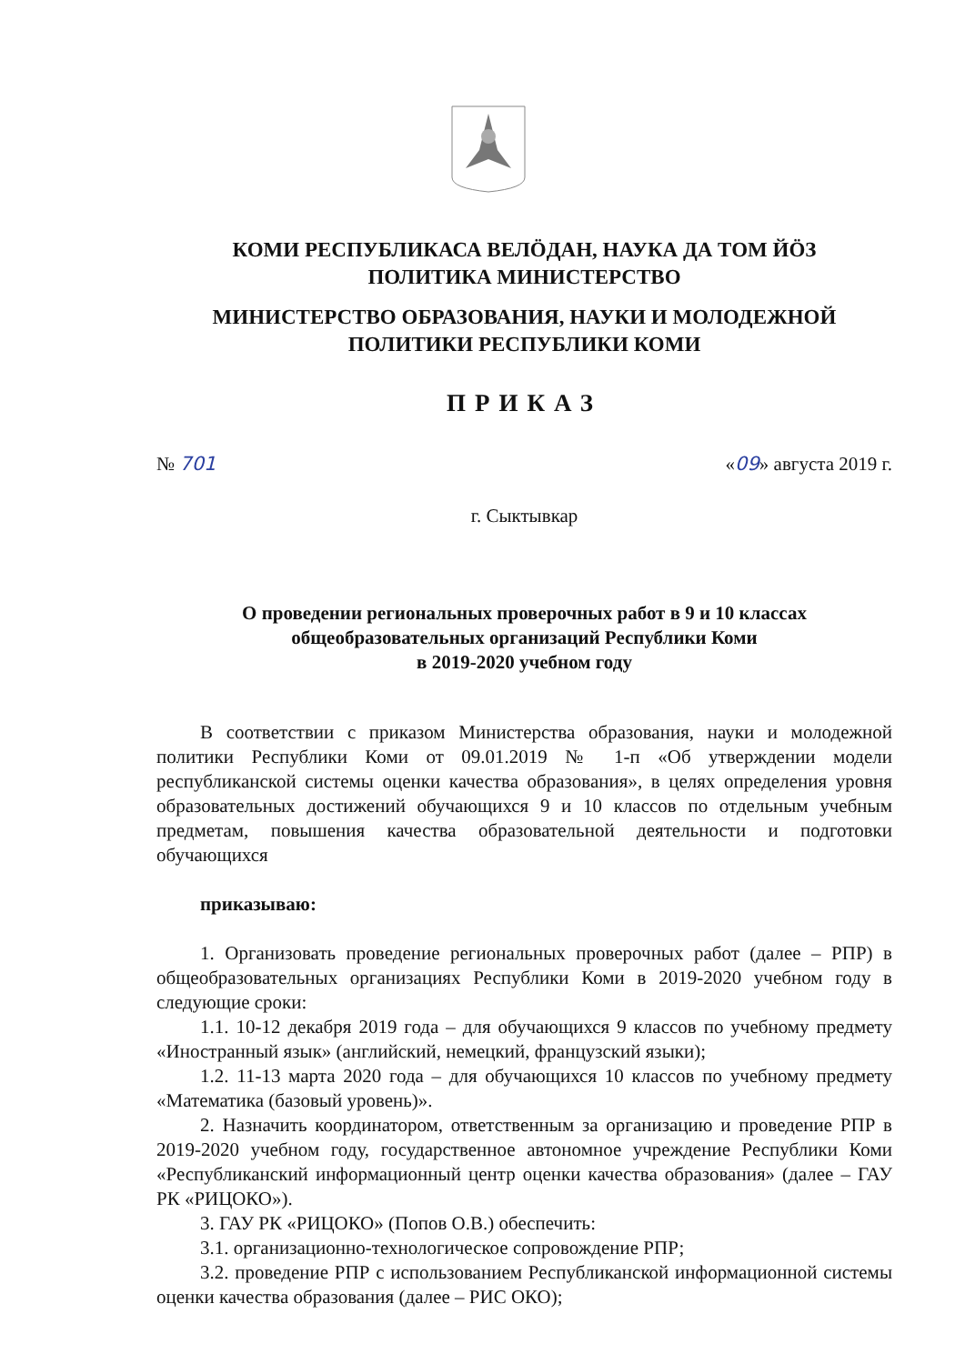КОМИ РЕСПУБЛИКАСА ВЕЛӦДАН, НАУКА ДА ТОМ ЙӦЗ
ПОЛИТИКА МИНИСТЕРСТВО
МИНИСТЕРСТВО ОБРАЗОВАНИЯ, НАУКИ И МОЛОДЕЖНОЙ
ПОЛИТИКИ РЕСПУБЛИКИ КОМИ
ПРИКАЗ
№ 701 «09» августа 2019 г.
г. Сыктывкар
О проведении региональных проверочных работ в 9 и 10 классах
общеобразовательных организаций Республики Коми
в 2019-2020 учебном году
В соответствии с приказом Министерства образования, науки и молодежной политики Республики Коми от 09.01.2019 № 1-п «Об утверждении модели республиканской системы оценки качества образования», в целях определения уровня образовательных достижений обучающихся 9 и 10 классов по отдельным учебным предметам, повышения качества образовательной деятельности и подготовки обучающихся
приказываю:
1. Организовать проведение региональных проверочных работ (далее – РПР) в общеобразовательных организациях Республики Коми в 2019-2020 учебном году в следующие сроки:
1.1. 10-12 декабря 2019 года – для обучающихся 9 классов по учебному предмету «Иностранный язык» (английский, немецкий, французский языки);
1.2. 11-13 марта 2020 года – для обучающихся 10 классов по учебному предмету «Математика (базовый уровень)».
2. Назначить координатором, ответственным за организацию и проведение РПР в 2019-2020 учебном году, государственное автономное учреждение Республики Коми «Республиканский информационный центр оценки качества образования» (далее – ГАУ РК «РИЦОКО»).
3. ГАУ РК «РИЦОКО» (Попов О.В.) обеспечить:
3.1. организационно-технологическое сопровождение РПР;
3.2. проведение РПР с использованием Республиканской информационной системы оценки качества образования (далее – РИС ОКО);